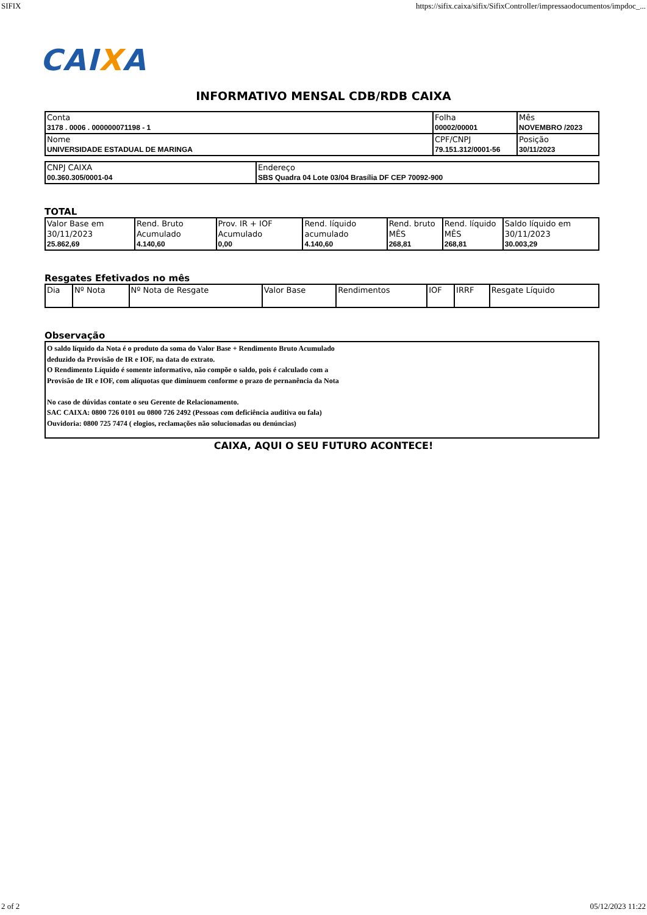SIFIX https://sifix.caixa/sifix/SifixController/impressaodocumentos/impdoc_...
CAIXA
INFORMATIVO MENSAL CDB/RDB CAIXA
| Conta 3178 . 0006 . 000000071198 - 1 | Folha 00002/00001 | Mês NOVEMBRO /2023 |
| Nome UNIVERSIDADE ESTADUAL DE MARINGA | CPF/CNPJ 79.151.312/0001-56 | Posição 30/11/2023 |
| CNPJ CAIXA 00.360.305/0001-04 | Endereço SBS Quadra 04 Lote 03/04 Brasília DF CEP 70092-900 |
TOTAL
| Valor Base em 30/11/2023 25.862,69 | Rend. Bruto Acumulado 4.140,60 | Prov. IR + IOF Acumulado 0,00 | Rend. líquido acumulado 4.140,60 | Rend. bruto MÊS 268,81 | Rend. líquido MÊS 268,81 | Saldo líquido em 30/11/2023 30.003,29 |
Resgates Efetivados no mês
| Dia | Nº Nota | Nº Nota de Resgate | Valor Base | Rendimentos | IOF | IRRF | Resgate Líquido |
Observação
O saldo líquido da Nota é o produto da soma do Valor Base + Rendimento Bruto Acumulado
deduzido da Provisão de IR e IOF, na data do extrato.
O Rendimento Líquido é somente informativo, não compõe o saldo, pois é calculado com a
Provisão de IR e IOF, com alíquotas que diminuem conforme o prazo de pernanência da Nota
No caso de dúvidas contate o seu Gerente de Relacionamento.
SAC CAIXA: 0800 726 0101 ou 0800 726 2492 (Pessoas com deficiência auditiva ou fala)
Ouvidoria: 0800 725 7474 ( elogios, reclamações não solucionadas ou denúncias)
CAIXA, AQUI O SEU FUTURO ACONTECE!
2 of 2 05/12/2023 11:22